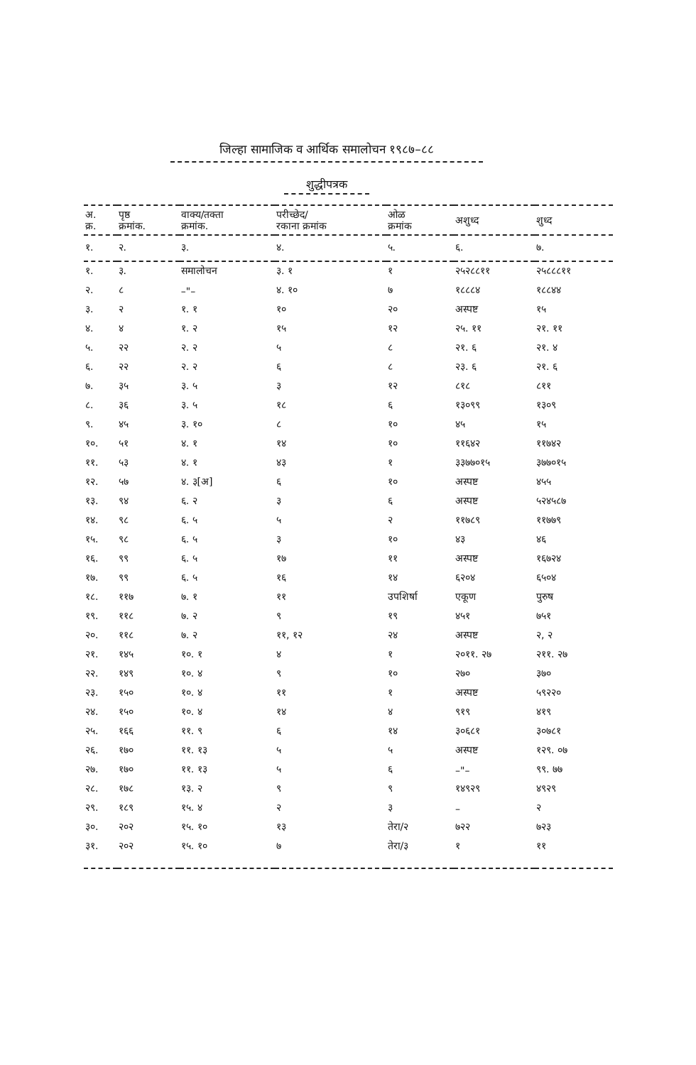जिल्हा सामाजिक व आर्थिक समालोचन १९८७–८८
शुद्धीपत्रक
| अ. क्र. | पृष्ठ क्रमांक. | वाक्य/तक्ता क्रमांक. | परीच्छेद/ रकाना क्रमांक | ओळ क्रमांक | अशुध्द | शुध्द |
| --- | --- | --- | --- | --- | --- | --- |
| १. | २. | ३. | ४. | ५. | ६. | ७. |
| १. | ३. | समालोचन | ३. १ | १ | २५२८८११ | २५८८८११ |
| २. | ८ | –"– | ४. १० | ७ | १८८८४ | १८८४४ |
| ३. | २ | १. १ | १० | २० | अस्पष्ट | १५ |
| ४. | ४ | १. २ | १५ | १२ | २५. ११ | २१. ११ |
| ५. | २२ | २. २ | ५ | ८ | २१. ६ | २१. ४ |
| ६. | २२ | २. २ | ६ | ८ | २३. ६ | २१. ६ |
| ७. | ३५ | ३. ५ | ३ | १२ | ८१८ | ८११ |
| ८. | ३६ | ३. ५ | १८ | ६ | १३०९९ | १३०९ |
| ९. | ४५ | ३. १० | ८ | १० | ४५ | १५ |
| १०. | ५१ | ४. १ | १४ | १० | ११६४२ | ११७४२ |
| ११. | ५३ | ४. १ | ४३ | १ | ३३७७०१५ | ३७७०१५ |
| १२. | ५७ | ४. ३[अ] | ६ | १० | अस्पष्ट | ४५५ |
| १३. | ९४ | ६. २ | ३ | ६ | अस्पष्ट | ५२४५८७ |
| १४. | ९८ | ६. ५ | ५ | २ | ११७८९ | ११७७९ |
| १५. | ९८ | ६. ५ | ३ | १० | ४३ | ४६ |
| १६. | ९९ | ६. ५ | १७ | ११ | अस्पष्ट | १६७२४ |
| १७. | ९९ | ६. ५ | १६ | १४ | ६२०४ | ६५०४ |
| १८. | ११७ | ७. १ | ११ | उपशिर्षा | एकूण | पुरुष |
| १९. | ११८ | ७. २ | ९ | १९ | ४५१ | ७५१ |
| २०. | ११८ | ७. २ | ११, १२ | २४ | अस्पष्ट | २, २ |
| २१. | १४५ | १०. १ | ४ | १ | २०११. २७ | २११. २७ |
| २२. | १४९ | १०. ४ | ९ | १० | २७० | ३७० |
| २३. | १५० | १०. ४ | ११ | १ | अस्पष्ट | ५९२२० |
| २४. | १५० | १०. ४ | १४ | ४ | ९१९ | ४१९ |
| २५. | १६६ | ११. ९ | ६ | १४ | ३०६८१ | ३०७८१ |
| २६. | १७० | ११. १३ | ५ | ५ | अस्पष्ट | १२९. ०७ |
| २७. | १७० | ११. १३ | ५ | ६ | –"– | ९९. ७७ |
| २८. | १७८ | १३. २ | ९ | ९ | १४९२९ | ४९२९ |
| २९. | १८९ | १५. ४ | २ | ३ | – | २ |
| ३०. | २०२ | १५. १० | १३ | तेरा/२ | ७२२ | ७२३ |
| ३१. | २०२ | १५. १० | ७ | तेरा/३ | १ | ११ |